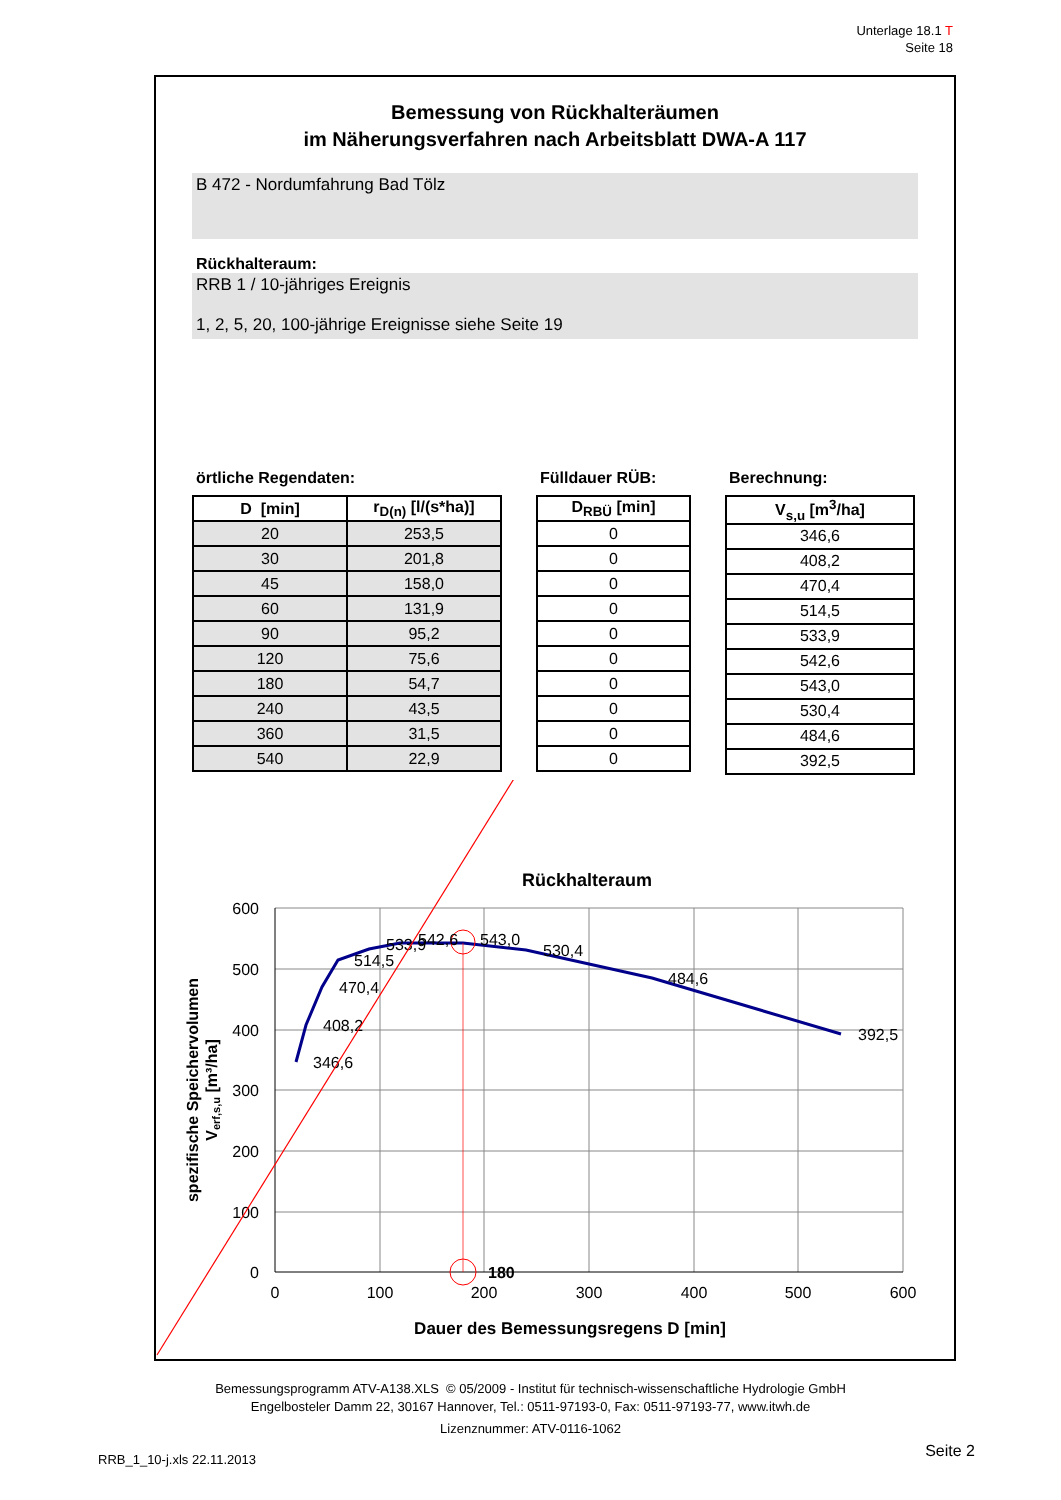Unterlage 18.1 T
Seite 18
Bemessung von Rückhalteräumen
im Näherungsverfahren nach Arbeitsblatt DWA-A 117
B 472 - Nordumfahrung Bad Tölz
Rückhalteraum:
RRB 1 / 10-jähriges Ereignis
1, 2, 5, 20, 100-jährige Ereignisse siehe Seite 19
örtliche Regendaten:
| D [min] | r<sub>D(n)</sub> [l/(s*ha)] |
| --- | --- |
| 20 | 253,5 |
| 30 | 201,8 |
| 45 | 158,0 |
| 60 | 131,9 |
| 90 | 95,2 |
| 120 | 75,6 |
| 180 | 54,7 |
| 240 | 43,5 |
| 360 | 31,5 |
| 540 | 22,9 |
Fülldauer RÜB:
| D<sub>RBÜ</sub> [min] |
| --- |
| 0 |
| 0 |
| 0 |
| 0 |
| 0 |
| 0 |
| 0 |
| 0 |
| 0 |
| 0 |
Berechnung:
| V<sub>s,u</sub> [m<sup>3</sup>/ha] |
| --- |
| 346,6 |
| 408,2 |
| 470,4 |
| 514,5 |
| 533,9 |
| 542,6 |
| 543,0 |
| 530,4 |
| 484,6 |
| 392,5 |
Rückhalteraum
600
500
400
300
200
100
0
0
100
200
300
400
500
600
Dauer des Bemessungsregens D [min]
spezifische Speichervolumen
Verf,s,u [m³/ha]
346,6
408,2
470,4
514,5
533,9
542,6
543,0
530,4
484,6
392,5
180
Bemessungsprogramm ATV-A138.XLS © 05/2009 - Institut für technisch-wissenschaftliche Hydrologie GmbH
Engelbosteler Damm 22, 30167 Hannover, Tel.: 0511-97193-0, Fax: 0511-97193-77, www.itwh.de
Lizenznummer: ATV-0116-1062
RRB_1_10-j.xls 22.11.2013 Seite 2